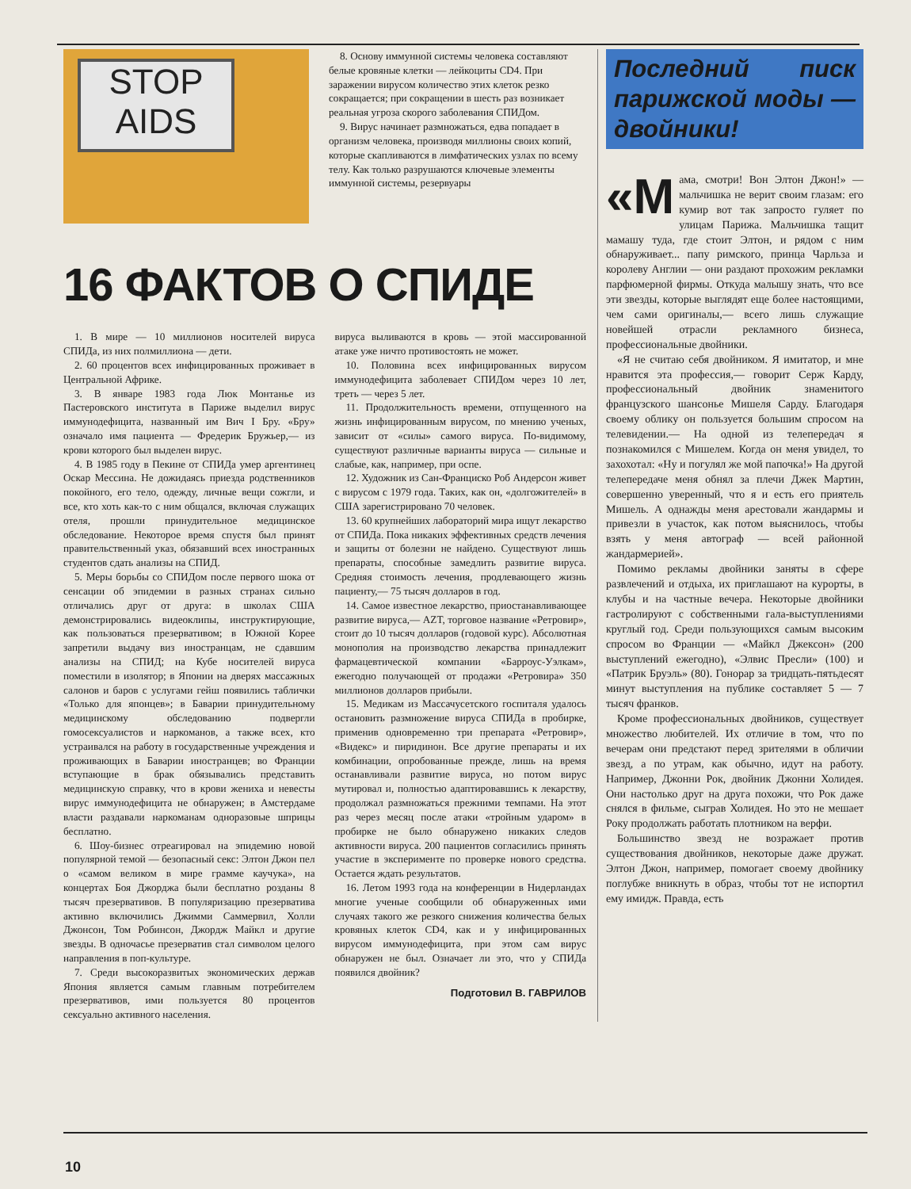STOP
AIDS
8. Основу иммунной системы человека составляют белые кровяные клетки — лейкоциты CD4. При заражении вирусом количество этих клеток резко сокращается; при сокращении в шесть раз возникает реальная угроза скорого заболевания СПИДом.
9. Вирус начинает размножаться, едва попадает в организм человека, производя миллионы своих копий, которые скапливаются в лимфатических узлах по всему телу. Как только разрушаются ключевые элементы иммунной системы, резервуары
16 ФАКТОВ О СПИДЕ
1. В мире — 10 миллионов носителей вируса СПИДа, из них полмиллиона — дети.
2. 60 процентов всех инфицированных проживает в Центральной Африке.
3. В январе 1983 года Люк Монтанье из Пастеровского института в Париже выделил вирус иммунодефицита, названный им Вич I Бру. «Бру» означало имя пациента — Фредерик Бружьер,— из крови которого был выделен вирус.
4. В 1985 году в Пекине от СПИДа умер аргентинец Оскар Мессина. Не дожидаясь приезда родственников покойного, его тело, одежду, личные вещи сожгли, и все, кто хоть как-то с ним общался, включая служащих отеля, прошли принудительное медицинское обследование. Некоторое время спустя был принят правительственный указ, обязавший всех иностранных студентов сдать анализы на СПИД.
5. Меры борьбы со СПИДом после первого шока от сенсации об эпидемии в разных странах сильно отличались друг от друга: в школах США демонстрировались видеоклипы, инструктирующие, как пользоваться презервативом; в Южной Корее запретили выдачу виз иностранцам, не сдавшим анализы на СПИД; на Кубе носителей вируса поместили в изолятор; в Японии на дверях массажных салонов и баров с услугами гейш появились таблички «Только для японцев»; в Баварии принудительному медицинскому обследованию подвергли гомосексуалистов и наркоманов, а также всех, кто устраивался на работу в государственные учреждения и проживающих в Баварии иностранцев; во Франции вступающие в брак обязывались представить медицинскую справку, что в крови жениха и невесты вирус иммунодефицита не обнаружен; в Амстердаме власти раздавали наркоманам одноразовые шприцы бесплатно.
6. Шоу-бизнес отреагировал на эпидемию новой популярной темой — безопасный секс: Элтон Джон пел о «самом великом в мире грамме каучука», на концертах Боя Джорджа были бесплатно розданы 8 тысяч презервативов. В популяризацию презерватива активно включились Джимми Саммервил, Холли Джонсон, Том Робинсон, Джордж Майкл и другие звезды. В одночасье презерватив стал символом целого направления в поп-культуре.
7. Среди высокоразвитых экономических держав Япония является самым главным потребителем презервативов, ими пользуется 80 процентов сексуально активного населения.
вируса выливаются в кровь — этой массированной атаке уже ничто противостоять не может.
10. Половина всех инфицированных вирусом иммунодефицита заболевает СПИДом через 10 лет, треть — через 5 лет.
11. Продолжительность времени, отпущенного на жизнь инфицированным вирусом, по мнению ученых, зависит от «силы» самого вируса. По-видимому, существуют различные варианты вируса — сильные и слабые, как, например, при оспе.
12. Художник из Сан-Франциско Роб Андерсон живет с вирусом с 1979 года. Таких, как он, «долгожителей» в США зарегистрировано 70 человек.
13. 60 крупнейших лабораторий мира ищут лекарство от СПИДа. Пока никаких эффективных средств лечения и защиты от болезни не найдено. Существуют лишь препараты, способные замедлить развитие вируса. Средняя стоимость лечения, продлевающего жизнь пациенту,— 75 тысяч долларов в год.
14. Самое известное лекарство, приостанавливающее развитие вируса,— AZT, торговое название «Ретровир», стоит до 10 тысяч долларов (годовой курс). Абсолютная монополия на производство лекарства принадлежит фармацевтической компании «Барроус-Уэлкам», ежегодно получающей от продажи «Ретровира» 350 миллионов долларов прибыли.
15. Медикам из Массачусетского госпиталя удалось остановить размножение вируса СПИДа в пробирке, применив одновременно три препарата «Ретровир», «Видекс» и пиридинон. Все другие препараты и их комбинации, опробованные прежде, лишь на время останавливали развитие вируса, но потом вирус мутировал и, полностью адаптировавшись к лекарству, продолжал размножаться прежними темпами. На этот раз через месяц после атаки «тройным ударом» в пробирке не было обнаружено никаких следов активности вируса. 200 пациентов согласились принять участие в эксперименте по проверке нового средства. Остается ждать результатов.
16. Летом 1993 года на конференции в Нидерландах многие ученые сообщили об обнаруженных ими случаях такого же резкого снижения количества белых кровяных клеток CD4, как и у инфицированных вирусом иммунодефицита, при этом сам вирус обнаружен не был. Означает ли это, что у СПИДа появился двойник?
Подготовил В. ГАВРИЛОВ
Последний писк парижской моды — двойники!
«М ама, смотри! Вон Элтон Джон!» — мальчишка не верит своим глазам: его кумир вот так запросто гуляет по улицам Парижа. Мальчишка тащит мамашу туда, где стоит Элтон, и рядом с ним обнаруживает... папу римского, принца Чарльза и королеву Англии — они раздают прохожим рекламки парфюмерной фирмы. Откуда малышу знать, что все эти звезды, которые выглядят еще более настоящими, чем сами оригиналы,— всего лишь служащие новейшей отрасли рекламного бизнеса, профессиональные двойники.
«Я не считаю себя двойником. Я имитатор, и мне нравится эта профессия,— говорит Серж Карду, профессиональный двойник знаменитого французского шансонье Мишеля Сарду. Благодаря своему облику он пользуется большим спросом на телевидении.— На одной из телепередач я познакомился с Мишелем. Когда он меня увидел, то захохотал: «Ну и погулял же мой папочка!» На другой телепередаче меня обнял за плечи Джек Мартин, совершенно уверенный, что я и есть его приятель Мишель. А однажды меня арестовали жандармы и привезли в участок, как потом выяснилось, чтобы взять у меня автограф — всей районной жандармерией».
Помимо рекламы двойники заняты в сфере развлечений и отдыха, их приглашают на курорты, в клубы и на частные вечера. Некоторые двойники гастролируют с собственными гала-выступлениями круглый год. Среди пользующихся самым высоким спросом во Франции — «Майкл Джексон» (200 выступлений ежегодно), «Элвис Пресли» (100) и «Патрик Бруэль» (80). Гонорар за тридцать-пятьдесят минут выступления на публике составляет 5 — 7 тысяч франков.
Кроме профессиональных двойников, существует множество любителей. Их отличие в том, что по вечерам они предстают перед зрителями в обличии звезд, а по утрам, как обычно, идут на работу. Например, Джонни Рок, двойник Джонни Холидея. Они настолько друг на друга похожи, что Рок даже снялся в фильме, сыграв Холидея. Но это не мешает Року продолжать работать плотником на верфи.
Большинство звезд не возражает против существования двойников, некоторые даже дружат. Элтон Джон, например, помогает своему двойнику поглубже вникнуть в образ, чтобы тот не испортил ему имидж. Правда, есть
10